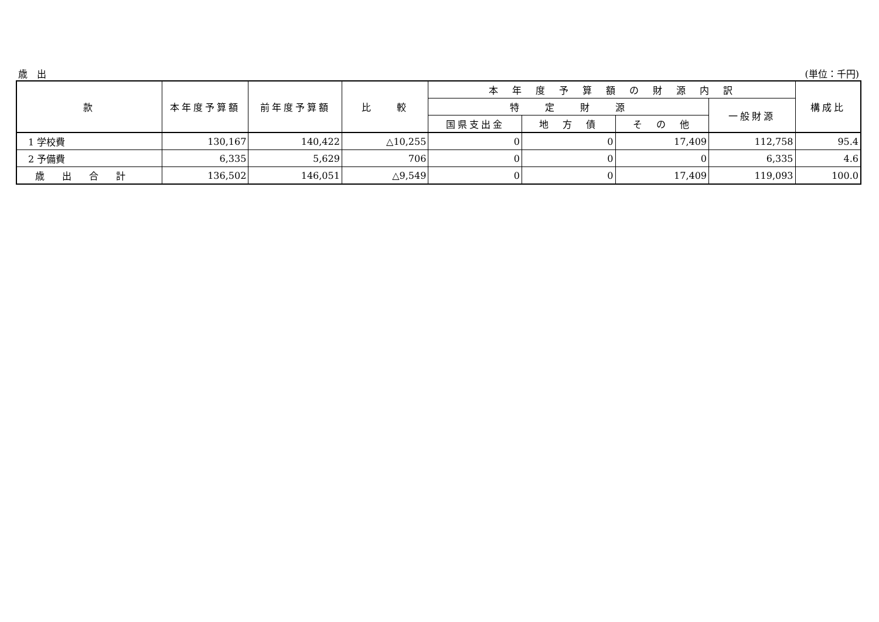歳　出 (単位：千円)
| 款 | 本年度予算額 | 前年度予算額 | 比 較 | 本 年 度 予 算 額 の 財 源 内 訳 | | | | 構成比 |
| --- | --- | --- | --- | --- | --- | --- | --- | --- |
| | | | | 特 定 財 源 | | | 一般財源 | |
| | | | | 国県支出金 | 地 方 債 | そ の 他 | | |
| 1 学校費 | 130,167 | 140,422 | △10,255 | 0 | 0 | 17,409 | 112,758 | 95.4 |
| 2 予備費 | 6,335 | 5,629 | 706 | 0 | 0 | 0 | 6,335 | 4.6 |
| 歳出合計 | 136,502 | 146,051 | △9,549 | 0 | 0 | 17,409 | 119,093 | 100.0 |